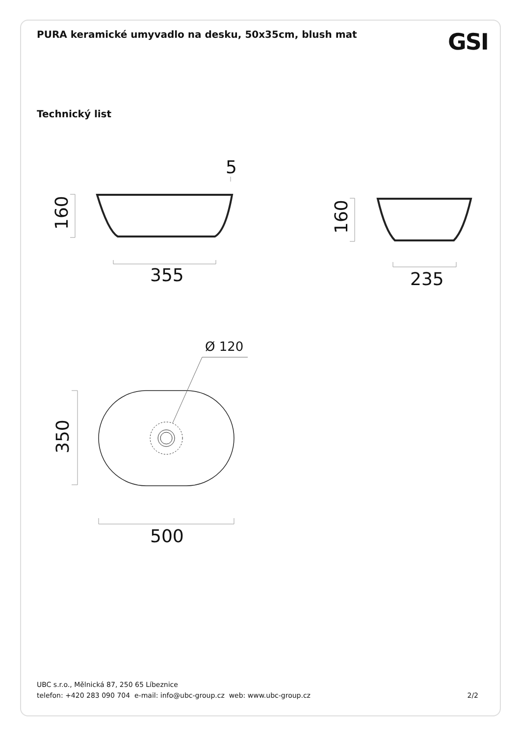PURA keramické umyvadlo na desku, 50x35cm, blush mat
GSI
Technický list
5
355
235
500
Ø 120
160
160
350
UBC s.r.o., Mělnická 87, 250 65 Líbeznice
telefon: +420 283 090 704 e-mail: info@ubc-group.cz web: www.ubc-group.cz 2/2